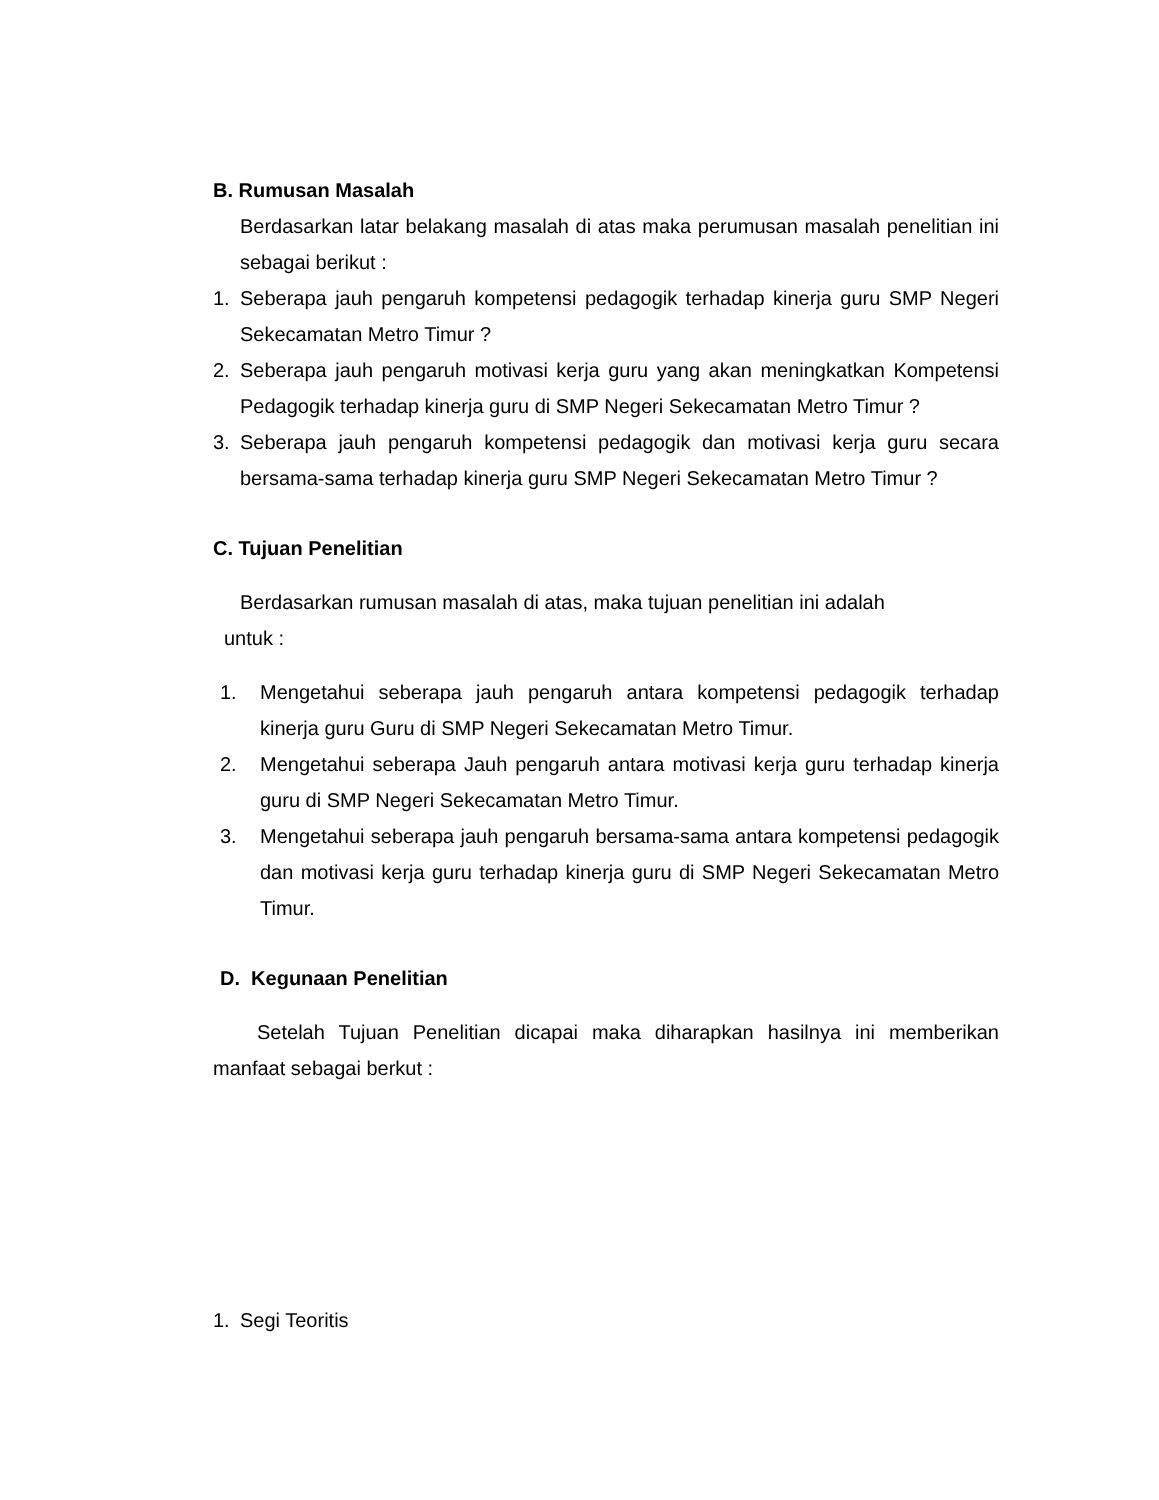B. Rumusan Masalah
Berdasarkan latar belakang masalah di atas maka perumusan masalah penelitian ini sebagai berikut :
1. Seberapa jauh pengaruh kompetensi pedagogik terhadap kinerja guru SMP Negeri Sekecamatan Metro Timur ?
2. Seberapa jauh pengaruh motivasi kerja guru yang akan meningkatkan Kompetensi Pedagogik terhadap kinerja guru di SMP Negeri Sekecamatan Metro Timur ?
3. Seberapa jauh pengaruh kompetensi pedagogik dan motivasi kerja guru secara bersama-sama terhadap kinerja guru SMP Negeri Sekecamatan Metro Timur ?
C. Tujuan Penelitian
Berdasarkan rumusan masalah di atas, maka tujuan penelitian ini adalah
untuk :
1. Mengetahui seberapa jauh pengaruh antara kompetensi pedagogik terhadap kinerja guru Guru di SMP Negeri Sekecamatan Metro Timur.
2. Mengetahui seberapa Jauh pengaruh antara motivasi kerja guru terhadap kinerja guru di SMP Negeri Sekecamatan Metro Timur.
3. Mengetahui seberapa jauh pengaruh bersama-sama antara kompetensi pedagogik dan motivasi kerja guru terhadap kinerja guru di SMP Negeri Sekecamatan Metro Timur.
D. Kegunaan Penelitian
Setelah Tujuan Penelitian dicapai maka diharapkan hasilnya ini memberikan manfaat sebagai berkut :
1. Segi Teoritis